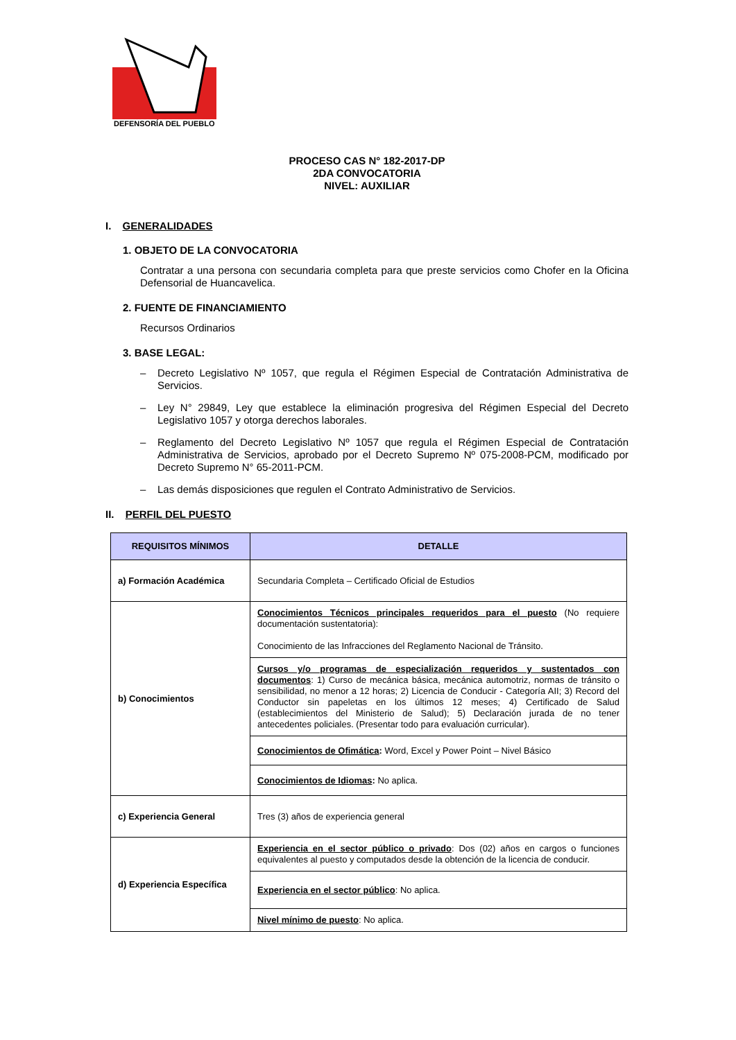DEFENSORÍA DEL PUEBLO
PROCESO CAS N° 182-2017-DP
2DA CONVOCATORIA
NIVEL: AUXILIAR
I. GENERALIDADES
1. OBJETO DE LA CONVOCATORIA
Contratar a una persona con secundaria completa para que preste servicios como Chofer en la Oficina Defensorial de Huancavelica.
2. FUENTE DE FINANCIAMIENTO
Recursos Ordinarios
3. BASE LEGAL:
– Decreto Legislativo Nº 1057, que regula el Régimen Especial de Contratación Administrativa de Servicios.
– Ley N° 29849, Ley que establece la eliminación progresiva del Régimen Especial del Decreto Legislativo 1057 y otorga derechos laborales.
– Reglamento del Decreto Legislativo Nº 1057 que regula el Régimen Especial de Contratación Administrativa de Servicios, aprobado por el Decreto Supremo Nº 075-2008-PCM, modificado por Decreto Supremo N° 65-2011-PCM.
– Las demás disposiciones que regulen el Contrato Administrativo de Servicios.
II. PERFIL DEL PUESTO
| REQUISITOS MÍNIMOS | DETALLE |
| --- | --- |
| a) Formación Académica | Secundaria Completa – Certificado Oficial de Estudios |
| b) Conocimientos | Conocimientos Técnicos principales requeridos para el puesto (No requiere documentación sustentatoria): Conocimiento de las Infracciones del Reglamento Nacional de Tránsito. |
| | Cursos y/o programas de especialización requeridos y sustentados con documentos : 1) Curso de mecánica básica, mecánica automotriz, normas de tránsito o sensibilidad, no menor a 12 horas; 2) Licencia de Conducir - Categoría AII; 3) Record del Conductor sin papeletas en los últimos 12 meses; 4) Certificado de Salud (establecimientos del Ministerio de Salud); 5) Declaración jurada de no tener antecedentes policiales. (Presentar todo para evaluación curricular). |
| | Conocimientos de Ofimática : Word, Excel y Power Point – Nivel Básico |
| | Conocimientos de Idiomas : No aplica. |
| c) Experiencia General | Tres (3) años de experiencia general |
| d) Experiencia Específica | Experiencia en el sector público o privado : Dos (02) años en cargos o funciones equivalentes al puesto y computados desde la obtención de la licencia de conducir. |
| | Experiencia en el sector público : No aplica. |
| | Nivel mínimo de puesto : No aplica. |